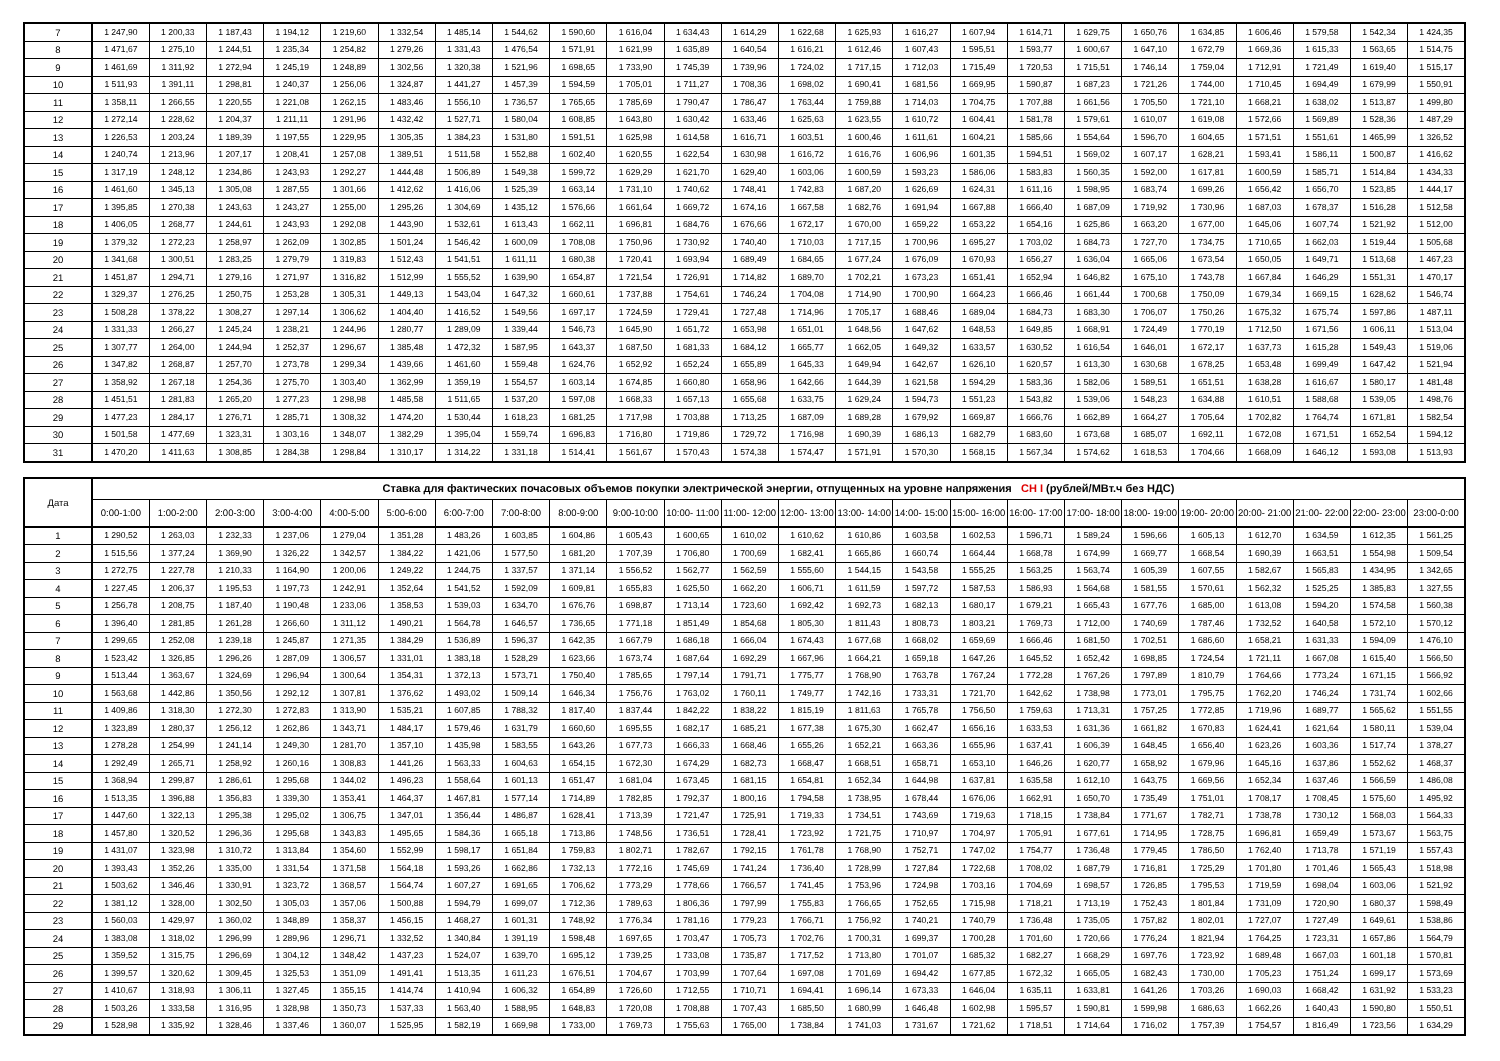| 7 | 1 247,90 | 1 200,33 | 1 187,43 | 1 194,12 | 1 219,60 | 1 332,54 | 1 485,14 | 1 544,62 | 1 590,60 | 1 616,04 | 1 634,43 | 1 614,29 | 1 622,68 | 1 625,93 | 1 616,27 | 1 607,94 | 1 614,71 | 1 629,75 | 1 650,76 | 1 634,85 | 1 606,46 | 1 579,58 | 1 542,34 | 1 424,35 |
| 8 | 1 471,67 | 1 275,10 | 1 244,51 | 1 235,34 | 1 254,82 | 1 279,26 | 1 331,43 | 1 476,54 | 1 571,91 | 1 621,99 | 1 635,89 | 1 640,54 | 1 616,21 | 1 612,46 | 1 607,43 | 1 595,51 | 1 593,77 | 1 600,67 | 1 647,10 | 1 672,79 | 1 669,36 | 1 615,33 | 1 563,65 | 1 514,75 |
| 9 | 1 461,69 | 1 311,92 | 1 272,94 | 1 245,19 | 1 248,89 | 1 302,56 | 1 320,38 | 1 521,96 | 1 698,65 | 1 733,90 | 1 745,39 | 1 739,96 | 1 724,02 | 1 717,15 | 1 712,03 | 1 715,49 | 1 720,53 | 1 715,51 | 1 746,14 | 1 759,04 | 1 712,91 | 1 721,49 | 1 619,40 | 1 515,17 |
| 10 | 1 511,93 | 1 391,11 | 1 298,81 | 1 240,37 | 1 256,06 | 1 324,87 | 1 441,27 | 1 457,39 | 1 594,59 | 1 705,01 | 1 711,27 | 1 708,36 | 1 698,02 | 1 690,41 | 1 681,56 | 1 669,95 | 1 590,87 | 1 687,23 | 1 721,26 | 1 744,00 | 1 710,45 | 1 694,49 | 1 679,99 | 1 550,91 |
| 11 | 1 358,11 | 1 266,55 | 1 220,55 | 1 221,08 | 1 262,15 | 1 483,46 | 1 556,10 | 1 736,57 | 1 765,65 | 1 785,69 | 1 790,47 | 1 786,47 | 1 763,44 | 1 759,88 | 1 714,03 | 1 704,75 | 1 707,88 | 1 661,56 | 1 705,50 | 1 721,10 | 1 668,21 | 1 638,02 | 1 513,87 | 1 499,80 |
| 12 | 1 272,14 | 1 228,62 | 1 204,37 | 1 211,11 | 1 291,96 | 1 432,42 | 1 527,71 | 1 580,04 | 1 608,85 | 1 643,80 | 1 630,42 | 1 633,46 | 1 625,63 | 1 623,55 | 1 610,72 | 1 604,41 | 1 581,78 | 1 579,61 | 1 610,07 | 1 619,08 | 1 572,66 | 1 569,89 | 1 528,36 | 1 487,29 |
| 13 | 1 226,53 | 1 203,24 | 1 189,39 | 1 197,55 | 1 229,95 | 1 305,35 | 1 384,23 | 1 531,80 | 1 591,51 | 1 625,98 | 1 614,58 | 1 616,71 | 1 603,51 | 1 600,46 | 1 611,61 | 1 604,21 | 1 585,66 | 1 554,64 | 1 596,70 | 1 604,65 | 1 571,51 | 1 551,61 | 1 465,99 | 1 326,52 |
| 14 | 1 240,74 | 1 213,96 | 1 207,17 | 1 208,41 | 1 257,08 | 1 389,51 | 1 511,58 | 1 552,88 | 1 602,40 | 1 620,55 | 1 622,54 | 1 630,98 | 1 616,72 | 1 616,76 | 1 606,96 | 1 601,35 | 1 594,51 | 1 569,02 | 1 607,17 | 1 628,21 | 1 593,41 | 1 586,11 | 1 500,87 | 1 416,62 |
| 15 | 1 317,19 | 1 248,12 | 1 234,86 | 1 243,93 | 1 292,27 | 1 444,48 | 1 506,89 | 1 549,38 | 1 599,72 | 1 629,29 | 1 621,70 | 1 629,40 | 1 603,06 | 1 600,59 | 1 593,23 | 1 586,06 | 1 583,83 | 1 560,35 | 1 592,00 | 1 617,81 | 1 600,59 | 1 585,71 | 1 514,84 | 1 434,33 |
| 16 | 1 461,60 | 1 345,13 | 1 305,08 | 1 287,55 | 1 301,66 | 1 412,62 | 1 416,06 | 1 525,39 | 1 663,14 | 1 731,10 | 1 740,62 | 1 748,41 | 1 742,83 | 1 687,20 | 1 626,69 | 1 624,31 | 1 611,16 | 1 598,95 | 1 683,74 | 1 699,26 | 1 656,42 | 1 656,70 | 1 523,85 | 1 444,17 |
| 17 | 1 395,85 | 1 270,38 | 1 243,63 | 1 243,27 | 1 255,00 | 1 295,26 | 1 304,69 | 1 435,12 | 1 576,66 | 1 661,64 | 1 669,72 | 1 674,16 | 1 667,58 | 1 682,76 | 1 691,94 | 1 667,88 | 1 666,40 | 1 687,09 | 1 719,92 | 1 730,96 | 1 687,03 | 1 678,37 | 1 516,28 | 1 512,58 |
| 18 | 1 406,05 | 1 268,77 | 1 244,61 | 1 243,93 | 1 292,08 | 1 443,90 | 1 532,61 | 1 613,43 | 1 662,11 | 1 696,81 | 1 684,76 | 1 676,66 | 1 672,17 | 1 670,00 | 1 659,22 | 1 653,22 | 1 654,16 | 1 625,86 | 1 663,20 | 1 677,00 | 1 645,06 | 1 607,74 | 1 521,92 | 1 512,00 |
| 19 | 1 379,32 | 1 272,23 | 1 258,97 | 1 262,09 | 1 302,85 | 1 501,24 | 1 546,42 | 1 600,09 | 1 708,08 | 1 750,96 | 1 730,92 | 1 740,40 | 1 710,03 | 1 717,15 | 1 700,96 | 1 695,27 | 1 703,02 | 1 684,73 | 1 727,70 | 1 734,75 | 1 710,65 | 1 662,03 | 1 519,44 | 1 505,68 |
| 20 | 1 341,68 | 1 300,51 | 1 283,25 | 1 279,79 | 1 319,83 | 1 512,43 | 1 541,51 | 1 611,11 | 1 680,38 | 1 720,41 | 1 693,94 | 1 689,49 | 1 684,65 | 1 677,24 | 1 676,09 | 1 670,93 | 1 656,27 | 1 636,04 | 1 665,06 | 1 673,54 | 1 650,05 | 1 649,71 | 1 513,68 | 1 467,23 |
| 21 | 1 451,87 | 1 294,71 | 1 279,16 | 1 271,97 | 1 316,82 | 1 512,99 | 1 555,52 | 1 639,90 | 1 654,87 | 1 721,54 | 1 726,91 | 1 714,82 | 1 689,70 | 1 702,21 | 1 673,23 | 1 651,41 | 1 652,94 | 1 646,82 | 1 675,10 | 1 743,78 | 1 667,84 | 1 646,29 | 1 551,31 | 1 470,17 |
| 22 | 1 329,37 | 1 276,25 | 1 250,75 | 1 253,28 | 1 305,31 | 1 449,13 | 1 543,04 | 1 647,32 | 1 660,61 | 1 737,88 | 1 754,61 | 1 746,24 | 1 704,08 | 1 714,90 | 1 700,90 | 1 664,23 | 1 666,46 | 1 661,44 | 1 700,68 | 1 750,09 | 1 679,34 | 1 669,15 | 1 628,62 | 1 546,74 |
| 23 | 1 508,28 | 1 378,22 | 1 308,27 | 1 297,14 | 1 306,62 | 1 404,40 | 1 416,52 | 1 549,56 | 1 697,17 | 1 724,59 | 1 729,41 | 1 727,48 | 1 714,96 | 1 705,17 | 1 688,46 | 1 689,04 | 1 684,73 | 1 683,30 | 1 706,07 | 1 750,26 | 1 675,32 | 1 675,74 | 1 597,86 | 1 487,11 |
| 24 | 1 331,33 | 1 266,27 | 1 245,24 | 1 238,21 | 1 244,96 | 1 280,77 | 1 289,09 | 1 339,44 | 1 546,73 | 1 645,90 | 1 651,72 | 1 653,98 | 1 651,01 | 1 648,56 | 1 647,62 | 1 648,53 | 1 649,85 | 1 668,91 | 1 724,49 | 1 770,19 | 1 712,50 | 1 671,56 | 1 606,11 | 1 513,04 |
| 25 | 1 307,77 | 1 264,00 | 1 244,94 | 1 252,37 | 1 296,67 | 1 385,48 | 1 472,32 | 1 587,95 | 1 643,37 | 1 687,50 | 1 681,33 | 1 684,12 | 1 665,77 | 1 662,05 | 1 649,32 | 1 633,57 | 1 630,52 | 1 616,54 | 1 646,01 | 1 672,17 | 1 637,73 | 1 615,28 | 1 549,43 | 1 519,06 |
| 26 | 1 347,82 | 1 268,87 | 1 257,70 | 1 273,78 | 1 299,34 | 1 439,66 | 1 461,60 | 1 559,48 | 1 624,76 | 1 652,92 | 1 652,24 | 1 655,89 | 1 645,33 | 1 649,94 | 1 642,67 | 1 626,10 | 1 620,57 | 1 613,30 | 1 630,68 | 1 678,25 | 1 653,48 | 1 699,49 | 1 647,42 | 1 521,94 |
| 27 | 1 358,92 | 1 267,18 | 1 254,36 | 1 275,70 | 1 303,40 | 1 362,99 | 1 359,19 | 1 554,57 | 1 603,14 | 1 674,85 | 1 660,80 | 1 658,96 | 1 642,66 | 1 644,39 | 1 621,58 | 1 594,29 | 1 583,36 | 1 582,06 | 1 589,51 | 1 651,51 | 1 638,28 | 1 616,67 | 1 580,17 | 1 481,48 |
| 28 | 1 451,51 | 1 281,83 | 1 265,20 | 1 277,23 | 1 298,98 | 1 485,58 | 1 511,65 | 1 537,20 | 1 597,08 | 1 668,33 | 1 657,13 | 1 655,68 | 1 633,75 | 1 629,24 | 1 594,73 | 1 551,23 | 1 543,82 | 1 539,06 | 1 548,23 | 1 634,88 | 1 610,51 | 1 588,68 | 1 539,05 | 1 498,76 |
| 29 | 1 477,23 | 1 284,17 | 1 276,71 | 1 285,71 | 1 308,32 | 1 474,20 | 1 530,44 | 1 618,23 | 1 681,25 | 1 717,98 | 1 703,88 | 1 713,25 | 1 687,09 | 1 689,28 | 1 679,92 | 1 669,87 | 1 666,76 | 1 662,89 | 1 664,27 | 1 705,64 | 1 702,82 | 1 764,74 | 1 671,81 | 1 582,54 |
| 30 | 1 501,58 | 1 477,69 | 1 323,31 | 1 303,16 | 1 348,07 | 1 382,29 | 1 395,04 | 1 559,74 | 1 696,83 | 1 716,80 | 1 719,86 | 1 729,72 | 1 716,98 | 1 690,39 | 1 686,13 | 1 682,79 | 1 683,60 | 1 673,68 | 1 685,07 | 1 692,11 | 1 672,08 | 1 671,51 | 1 652,54 | 1 594,12 |
| 31 | 1 470,20 | 1 411,63 | 1 308,85 | 1 284,38 | 1 298,84 | 1 310,17 | 1 314,22 | 1 331,18 | 1 514,41 | 1 561,67 | 1 570,43 | 1 574,38 | 1 574,47 | 1 571,91 | 1 570,30 | 1 568,15 | 1 567,34 | 1 574,62 | 1 618,53 | 1 704,66 | 1 668,09 | 1 646,12 | 1 593,08 | 1 513,93 |
| Дата | Ставка для фактических почасовых объемов покупки электрической энергии, отпущенных на уровне напряжения СН I (рублей/МВт.ч без НДС) | | | | | | | | | | | | | | | | | | | | | | | |
| --- | --- | --- | --- | --- | --- | --- | --- | --- | --- | --- | --- | --- | --- | --- | --- | --- | --- | --- | --- | --- | --- | --- | --- | --- |
| | 0:00-1:00 | 1:00-2:00 | 2:00-3:00 | 3:00-4:00 | 4:00-5:00 | 5:00-6:00 | 6:00-7:00 | 7:00-8:00 | 8:00-9:00 | 9:00-10:00 | 10:00- 11:00 | 11:00- 12:00 | 12:00- 13:00 | 13:00- 14:00 | 14:00- 15:00 | 15:00- 16:00 | 16:00- 17:00 | 17:00- 18:00 | 18:00- 19:00 | 19:00- 20:00 | 20:00- 21:00 | 21:00- 22:00 | 22:00- 23:00 | 23:00-0:00 |
| 1 | 1 290,52 | 1 263,03 | 1 232,33 | 1 237,06 | 1 279,04 | 1 351,28 | 1 483,26 | 1 603,85 | 1 604,86 | 1 605,43 | 1 600,65 | 1 610,02 | 1 610,62 | 1 610,86 | 1 603,58 | 1 602,53 | 1 596,71 | 1 589,24 | 1 596,66 | 1 605,13 | 1 612,70 | 1 634,59 | 1 612,35 | 1 561,25 |
| 2 | 1 515,56 | 1 377,24 | 1 369,90 | 1 326,22 | 1 342,57 | 1 384,22 | 1 421,06 | 1 577,50 | 1 681,20 | 1 707,39 | 1 706,80 | 1 700,69 | 1 682,41 | 1 665,86 | 1 660,74 | 1 664,44 | 1 668,78 | 1 674,99 | 1 669,77 | 1 668,54 | 1 690,39 | 1 663,51 | 1 554,98 | 1 509,54 |
| 3 | 1 272,75 | 1 227,78 | 1 210,33 | 1 164,90 | 1 200,06 | 1 249,22 | 1 244,75 | 1 337,57 | 1 371,14 | 1 556,52 | 1 562,77 | 1 562,59 | 1 555,60 | 1 544,15 | 1 543,58 | 1 555,25 | 1 563,25 | 1 563,74 | 1 605,39 | 1 607,55 | 1 582,67 | 1 565,83 | 1 434,95 | 1 342,65 |
| 4 | 1 227,45 | 1 206,37 | 1 195,53 | 1 197,73 | 1 242,91 | 1 352,64 | 1 541,52 | 1 592,09 | 1 609,81 | 1 655,83 | 1 625,50 | 1 662,20 | 1 606,71 | 1 611,59 | 1 597,72 | 1 587,53 | 1 586,93 | 1 564,68 | 1 581,55 | 1 570,61 | 1 562,32 | 1 525,25 | 1 385,83 | 1 327,55 |
| 5 | 1 256,78 | 1 208,75 | 1 187,40 | 1 190,48 | 1 233,06 | 1 358,53 | 1 539,03 | 1 634,70 | 1 676,76 | 1 698,87 | 1 713,14 | 1 723,60 | 1 692,42 | 1 692,73 | 1 682,13 | 1 680,17 | 1 679,21 | 1 665,43 | 1 677,76 | 1 685,00 | 1 613,08 | 1 594,20 | 1 574,58 | 1 560,38 |
| 6 | 1 396,40 | 1 281,85 | 1 261,28 | 1 266,60 | 1 311,12 | 1 490,21 | 1 564,78 | 1 646,57 | 1 736,65 | 1 771,18 | 1 851,49 | 1 854,68 | 1 805,30 | 1 811,43 | 1 808,73 | 1 803,21 | 1 769,73 | 1 712,00 | 1 740,69 | 1 787,46 | 1 732,52 | 1 640,58 | 1 572,10 | 1 570,12 |
| 7 | 1 299,65 | 1 252,08 | 1 239,18 | 1 245,87 | 1 271,35 | 1 384,29 | 1 536,89 | 1 596,37 | 1 642,35 | 1 667,79 | 1 686,18 | 1 666,04 | 1 674,43 | 1 677,68 | 1 668,02 | 1 659,69 | 1 666,46 | 1 681,50 | 1 702,51 | 1 686,60 | 1 658,21 | 1 631,33 | 1 594,09 | 1 476,10 |
| 8 | 1 523,42 | 1 326,85 | 1 296,26 | 1 287,09 | 1 306,57 | 1 331,01 | 1 383,18 | 1 528,29 | 1 623,66 | 1 673,74 | 1 687,64 | 1 692,29 | 1 667,96 | 1 664,21 | 1 659,18 | 1 647,26 | 1 645,52 | 1 652,42 | 1 698,85 | 1 724,54 | 1 721,11 | 1 667,08 | 1 615,40 | 1 566,50 |
| 9 | 1 513,44 | 1 363,67 | 1 324,69 | 1 296,94 | 1 300,64 | 1 354,31 | 1 372,13 | 1 573,71 | 1 750,40 | 1 785,65 | 1 797,14 | 1 791,71 | 1 775,77 | 1 768,90 | 1 763,78 | 1 767,24 | 1 772,28 | 1 767,26 | 1 797,89 | 1 810,79 | 1 764,66 | 1 773,24 | 1 671,15 | 1 566,92 |
| 10 | 1 563,68 | 1 442,86 | 1 350,56 | 1 292,12 | 1 307,81 | 1 376,62 | 1 493,02 | 1 509,14 | 1 646,34 | 1 756,76 | 1 763,02 | 1 760,11 | 1 749,77 | 1 742,16 | 1 733,31 | 1 721,70 | 1 642,62 | 1 738,98 | 1 773,01 | 1 795,75 | 1 762,20 | 1 746,24 | 1 731,74 | 1 602,66 |
| 11 | 1 409,86 | 1 318,30 | 1 272,30 | 1 272,83 | 1 313,90 | 1 535,21 | 1 607,85 | 1 788,32 | 1 817,40 | 1 837,44 | 1 842,22 | 1 838,22 | 1 815,19 | 1 811,63 | 1 765,78 | 1 756,50 | 1 759,63 | 1 713,31 | 1 757,25 | 1 772,85 | 1 719,96 | 1 689,77 | 1 565,62 | 1 551,55 |
| 12 | 1 323,89 | 1 280,37 | 1 256,12 | 1 262,86 | 1 343,71 | 1 484,17 | 1 579,46 | 1 631,79 | 1 660,60 | 1 695,55 | 1 682,17 | 1 685,21 | 1 677,38 | 1 675,30 | 1 662,47 | 1 656,16 | 1 633,53 | 1 631,36 | 1 661,82 | 1 670,83 | 1 624,41 | 1 621,64 | 1 580,11 | 1 539,04 |
| 13 | 1 278,28 | 1 254,99 | 1 241,14 | 1 249,30 | 1 281,70 | 1 357,10 | 1 435,98 | 1 583,55 | 1 643,26 | 1 677,73 | 1 666,33 | 1 668,46 | 1 655,26 | 1 652,21 | 1 663,36 | 1 655,96 | 1 637,41 | 1 606,39 | 1 648,45 | 1 656,40 | 1 623,26 | 1 603,36 | 1 517,74 | 1 378,27 |
| 14 | 1 292,49 | 1 265,71 | 1 258,92 | 1 260,16 | 1 308,83 | 1 441,26 | 1 563,33 | 1 604,63 | 1 654,15 | 1 672,30 | 1 674,29 | 1 682,73 | 1 668,47 | 1 668,51 | 1 658,71 | 1 653,10 | 1 646,26 | 1 620,77 | 1 658,92 | 1 679,96 | 1 645,16 | 1 637,86 | 1 552,62 | 1 468,37 |
| 15 | 1 368,94 | 1 299,87 | 1 286,61 | 1 295,68 | 1 344,02 | 1 496,23 | 1 558,64 | 1 601,13 | 1 651,47 | 1 681,04 | 1 673,45 | 1 681,15 | 1 654,81 | 1 652,34 | 1 644,98 | 1 637,81 | 1 635,58 | 1 612,10 | 1 643,75 | 1 669,56 | 1 652,34 | 1 637,46 | 1 566,59 | 1 486,08 |
| 16 | 1 513,35 | 1 396,88 | 1 356,83 | 1 339,30 | 1 353,41 | 1 464,37 | 1 467,81 | 1 577,14 | 1 714,89 | 1 782,85 | 1 792,37 | 1 800,16 | 1 794,58 | 1 738,95 | 1 678,44 | 1 676,06 | 1 662,91 | 1 650,70 | 1 735,49 | 1 751,01 | 1 708,17 | 1 708,45 | 1 575,60 | 1 495,92 |
| 17 | 1 447,60 | 1 322,13 | 1 295,38 | 1 295,02 | 1 306,75 | 1 347,01 | 1 356,44 | 1 486,87 | 1 628,41 | 1 713,39 | 1 721,47 | 1 725,91 | 1 719,33 | 1 734,51 | 1 743,69 | 1 719,63 | 1 718,15 | 1 738,84 | 1 771,67 | 1 782,71 | 1 738,78 | 1 730,12 | 1 568,03 | 1 564,33 |
| 18 | 1 457,80 | 1 320,52 | 1 296,36 | 1 295,68 | 1 343,83 | 1 495,65 | 1 584,36 | 1 665,18 | 1 713,86 | 1 748,56 | 1 736,51 | 1 728,41 | 1 723,92 | 1 721,75 | 1 710,97 | 1 704,97 | 1 705,91 | 1 677,61 | 1 714,95 | 1 728,75 | 1 696,81 | 1 659,49 | 1 573,67 | 1 563,75 |
| 19 | 1 431,07 | 1 323,98 | 1 310,72 | 1 313,84 | 1 354,60 | 1 552,99 | 1 598,17 | 1 651,84 | 1 759,83 | 1 802,71 | 1 782,67 | 1 792,15 | 1 761,78 | 1 768,90 | 1 752,71 | 1 747,02 | 1 754,77 | 1 736,48 | 1 779,45 | 1 786,50 | 1 762,40 | 1 713,78 | 1 571,19 | 1 557,43 |
| 20 | 1 393,43 | 1 352,26 | 1 335,00 | 1 331,54 | 1 371,58 | 1 564,18 | 1 593,26 | 1 662,86 | 1 732,13 | 1 772,16 | 1 745,69 | 1 741,24 | 1 736,40 | 1 728,99 | 1 727,84 | 1 722,68 | 1 708,02 | 1 687,79 | 1 716,81 | 1 725,29 | 1 701,80 | 1 701,46 | 1 565,43 | 1 518,98 |
| 21 | 1 503,62 | 1 346,46 | 1 330,91 | 1 323,72 | 1 368,57 | 1 564,74 | 1 607,27 | 1 691,65 | 1 706,62 | 1 773,29 | 1 778,66 | 1 766,57 | 1 741,45 | 1 753,96 | 1 724,98 | 1 703,16 | 1 704,69 | 1 698,57 | 1 726,85 | 1 795,53 | 1 719,59 | 1 698,04 | 1 603,06 | 1 521,92 |
| 22 | 1 381,12 | 1 328,00 | 1 302,50 | 1 305,03 | 1 357,06 | 1 500,88 | 1 594,79 | 1 699,07 | 1 712,36 | 1 789,63 | 1 806,36 | 1 797,99 | 1 755,83 | 1 766,65 | 1 752,65 | 1 715,98 | 1 718,21 | 1 713,19 | 1 752,43 | 1 801,84 | 1 731,09 | 1 720,90 | 1 680,37 | 1 598,49 |
| 23 | 1 560,03 | 1 429,97 | 1 360,02 | 1 348,89 | 1 358,37 | 1 456,15 | 1 468,27 | 1 601,31 | 1 748,92 | 1 776,34 | 1 781,16 | 1 779,23 | 1 766,71 | 1 756,92 | 1 740,21 | 1 740,79 | 1 736,48 | 1 735,05 | 1 757,82 | 1 802,01 | 1 727,07 | 1 727,49 | 1 649,61 | 1 538,86 |
| 24 | 1 383,08 | 1 318,02 | 1 296,99 | 1 289,96 | 1 296,71 | 1 332,52 | 1 340,84 | 1 391,19 | 1 598,48 | 1 697,65 | 1 703,47 | 1 705,73 | 1 702,76 | 1 700,31 | 1 699,37 | 1 700,28 | 1 701,60 | 1 720,66 | 1 776,24 | 1 821,94 | 1 764,25 | 1 723,31 | 1 657,86 | 1 564,79 |
| 25 | 1 359,52 | 1 315,75 | 1 296,69 | 1 304,12 | 1 348,42 | 1 437,23 | 1 524,07 | 1 639,70 | 1 695,12 | 1 739,25 | 1 733,08 | 1 735,87 | 1 717,52 | 1 713,80 | 1 701,07 | 1 685,32 | 1 682,27 | 1 668,29 | 1 697,76 | 1 723,92 | 1 689,48 | 1 667,03 | 1 601,18 | 1 570,81 |
| 26 | 1 399,57 | 1 320,62 | 1 309,45 | 1 325,53 | 1 351,09 | 1 491,41 | 1 513,35 | 1 611,23 | 1 676,51 | 1 704,67 | 1 703,99 | 1 707,64 | 1 697,08 | 1 701,69 | 1 694,42 | 1 677,85 | 1 672,32 | 1 665,05 | 1 682,43 | 1 730,00 | 1 705,23 | 1 751,24 | 1 699,17 | 1 573,69 |
| 27 | 1 410,67 | 1 318,93 | 1 306,11 | 1 327,45 | 1 355,15 | 1 414,74 | 1 410,94 | 1 606,32 | 1 654,89 | 1 726,60 | 1 712,55 | 1 710,71 | 1 694,41 | 1 696,14 | 1 673,33 | 1 646,04 | 1 635,11 | 1 633,81 | 1 641,26 | 1 703,26 | 1 690,03 | 1 668,42 | 1 631,92 | 1 533,23 |
| 28 | 1 503,26 | 1 333,58 | 1 316,95 | 1 328,98 | 1 350,73 | 1 537,33 | 1 563,40 | 1 588,95 | 1 648,83 | 1 720,08 | 1 708,88 | 1 707,43 | 1 685,50 | 1 680,99 | 1 646,48 | 1 602,98 | 1 595,57 | 1 590,81 | 1 599,98 | 1 686,63 | 1 662,26 | 1 640,43 | 1 590,80 | 1 550,51 |
| 29 | 1 528,98 | 1 335,92 | 1 328,46 | 1 337,46 | 1 360,07 | 1 525,95 | 1 582,19 | 1 669,98 | 1 733,00 | 1 769,73 | 1 755,63 | 1 765,00 | 1 738,84 | 1 741,03 | 1 731,67 | 1 721,62 | 1 718,51 | 1 714,64 | 1 716,02 | 1 757,39 | 1 754,57 | 1 816,49 | 1 723,56 | 1 634,29 |